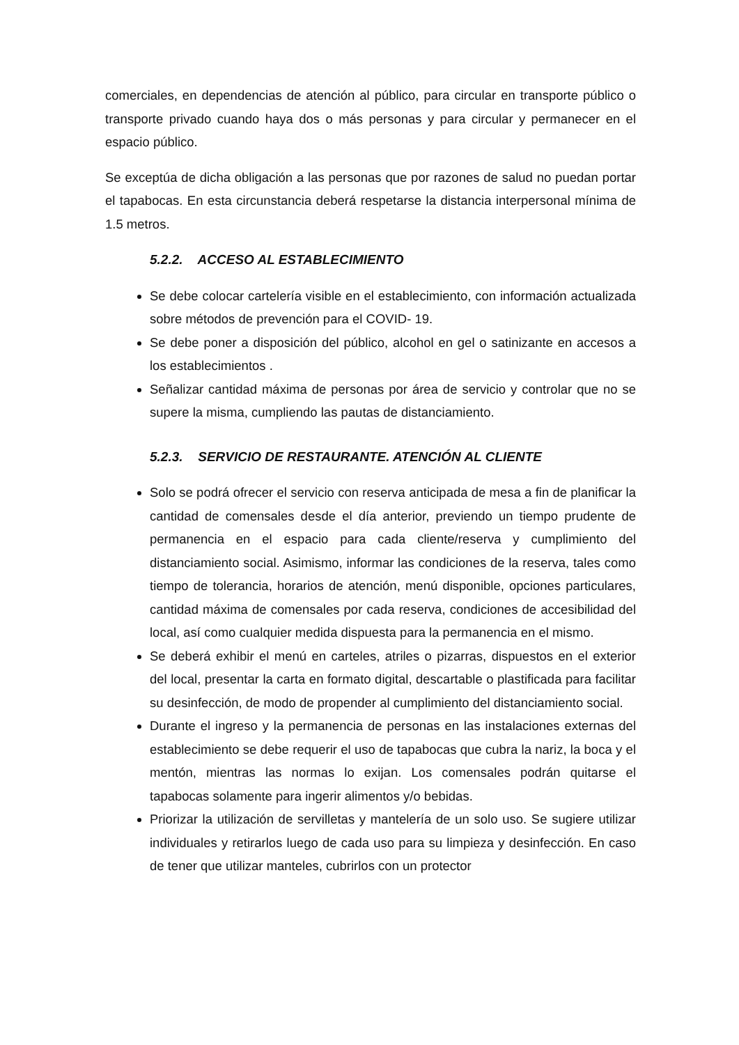comerciales, en dependencias de atención al público, para circular en transporte público o transporte privado cuando haya dos o más personas y para circular y permanecer en el espacio público.
Se exceptúa de dicha obligación a las personas que por razones de salud no puedan portar el tapabocas. En esta circunstancia deberá respetarse la distancia interpersonal mínima de 1.5 metros.
5.2.2. ACCESO AL ESTABLECIMIENTO
Se debe colocar cartelería visible en el establecimiento, con información actualizada sobre métodos de prevención para el COVID- 19.
Se debe poner a disposición del público, alcohol en gel o satinizante en accesos a los establecimientos .
Señalizar cantidad máxima de personas por área de servicio y controlar que no se supere la misma, cumpliendo las pautas de distanciamiento.
5.2.3. SERVICIO DE RESTAURANTE. ATENCIÓN AL CLIENTE
Solo se podrá ofrecer el servicio con reserva anticipada de mesa a fin de planificar la cantidad de comensales desde el día anterior, previendo un tiempo prudente de permanencia en el espacio para cada cliente/reserva y cumplimiento del distanciamiento social. Asimismo, informar las condiciones de la reserva, tales como tiempo de tolerancia, horarios de atención, menú disponible, opciones particulares, cantidad máxima de comensales por cada reserva, condiciones de accesibilidad del local, así como cualquier medida dispuesta para la permanencia en el mismo.
Se deberá exhibir el menú en carteles, atriles o pizarras, dispuestos en el exterior del local, presentar la carta en formato digital, descartable o plastificada para facilitar su desinfección, de modo de propender al cumplimiento del distanciamiento social.
Durante el ingreso y la permanencia de personas en las instalaciones externas del establecimiento se debe requerir el uso de tapabocas que cubra la nariz, la boca y el mentón, mientras las normas lo exijan. Los comensales podrán quitarse el tapabocas solamente para ingerir alimentos y/o bebidas.
Priorizar la utilización de servilletas y mantelería de un solo uso. Se sugiere utilizar individuales y retirarlos luego de cada uso para su limpieza y desinfección. En caso de tener que utilizar manteles, cubrirlos con un protector